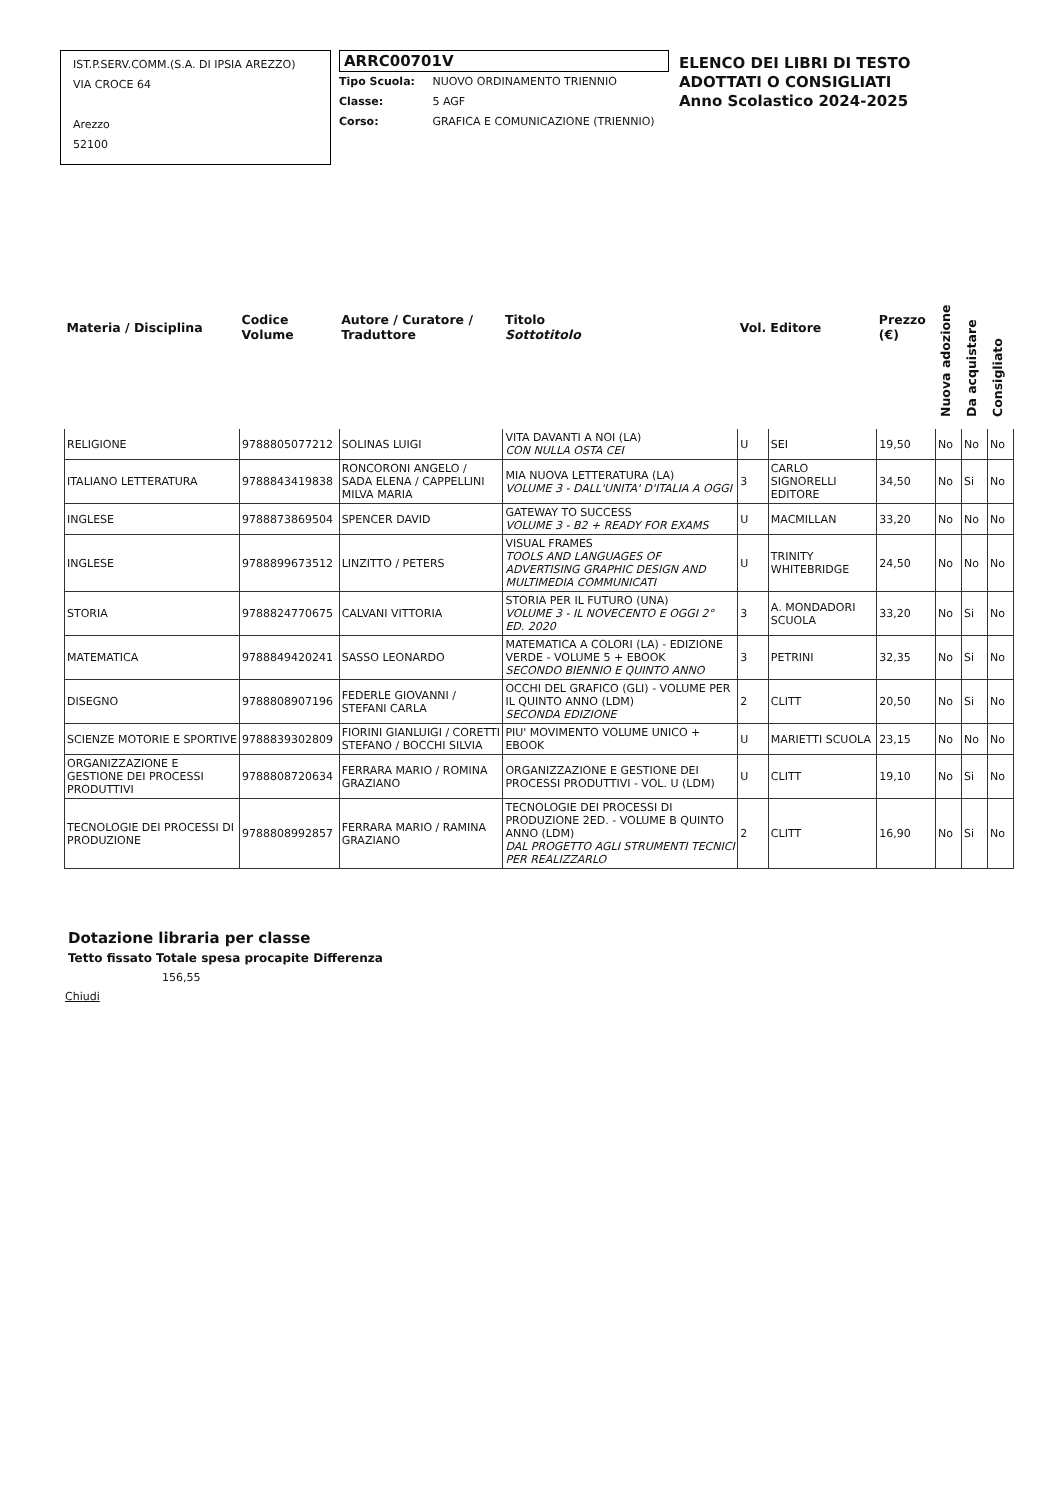IST.P.SERV.COMM.(S.A. DI IPSIA AREZZO)
VIA CROCE 64
Arezzo
52100
ARRC00701V
Tipo Scuola: NUOVO ORDINAMENTO TRIENNIO
Classe: 5 AGF
Corso: GRAFICA E COMUNICAZIONE (TRIENNIO)
ELENCO DEI LIBRI DI TESTO
ADOTTATI O CONSIGLIATI
Anno Scolastico 2024-2025
| Materia / Disciplina | Codice Volume | Autore / Curatore / Traduttore | Titolo Sottotitolo | Vol. | Editore | Prezzo (€) | Nuova adozione | Da acquistare | Consigliato |
| --- | --- | --- | --- | --- | --- | --- | --- | --- | --- |
| RELIGIONE | 9788805077212 | SOLINAS LUIGI | VITA DAVANTI A NOI (LA) CON NULLA OSTA CEI | U | SEI | 19,50 | No | No | No |
| ITALIANO LETTERATURA | 9788843419838 | RONCORONI ANGELO / SADA ELENA / CAPPELLINI MILVA MARIA | MIA NUOVA LETTERATURA (LA) VOLUME 3 - DALL'UNITA' D'ITALIA A OGGI | 3 | CARLO SIGNORELLI EDITORE | 34,50 | No | Si | No |
| INGLESE | 9788873869504 | SPENCER DAVID | GATEWAY TO SUCCESS VOLUME 3 - B2 + READY FOR EXAMS | U | MACMILLAN | 33,20 | No | No | No |
| INGLESE | 9788899673512 | LINZITTO / PETERS | VISUAL FRAMES TOOLS AND LANGUAGES OF ADVERTISING GRAPHIC DESIGN AND MULTIMEDIA COMMUNICATI | U | TRINITY WHITEBRIDGE | 24,50 | No | No | No |
| STORIA | 9788824770675 | CALVANI VITTORIA | STORIA PER IL FUTURO (UNA) VOLUME 3 - IL NOVECENTO E OGGI 2° ED. 2020 | 3 | A. MONDADORI SCUOLA | 33,20 | No | Si | No |
| MATEMATICA | 9788849420241 | SASSO LEONARDO | MATEMATICA A COLORI (LA) - EDIZIONE VERDE - VOLUME 5 + EBOOK SECONDO BIENNIO E QUINTO ANNO | 3 | PETRINI | 32,35 | No | Si | No |
| DISEGNO | 9788808907196 | FEDERLE GIOVANNI / STEFANI CARLA | OCCHI DEL GRAFICO (GLI) - VOLUME PER IL QUINTO ANNO (LDM) SECONDA EDIZIONE | 2 | CLITT | 20,50 | No | Si | No |
| SCIENZE MOTORIE E SPORTIVE | 9788839302809 | FIORINI GIANLUIGI / CORETTI STEFANO / BOCCHI SILVIA | PIU' MOVIMENTO VOLUME UNICO + EBOOK | U | MARIETTI SCUOLA | 23,15 | No | No | No |
| ORGANIZZAZIONE E GESTIONE DEI PROCESSI PRODUTTIVI | 9788808720634 | FERRARA MARIO / ROMINA GRAZIANO | ORGANIZZAZIONE E GESTIONE DEI PROCESSI PRODUTTIVI - VOL. U (LDM) | U | CLITT | 19,10 | No | Si | No |
| TECNOLOGIE DEI PROCESSI DI PRODUZIONE | 9788808992857 | FERRARA MARIO / RAMINA GRAZIANO | TECNOLOGIE DEI PROCESSI DI PRODUZIONE 2ED. - VOLUME B QUINTO ANNO (LDM) DAL PROGETTO AGLI STRUMENTI TECNICI PER REALIZZARLO | 2 | CLITT | 16,90 | No | Si | No |
Dotazione libraria per classe
Tetto fissato Totale spesa procapite Differenza
156,55
Chiudi